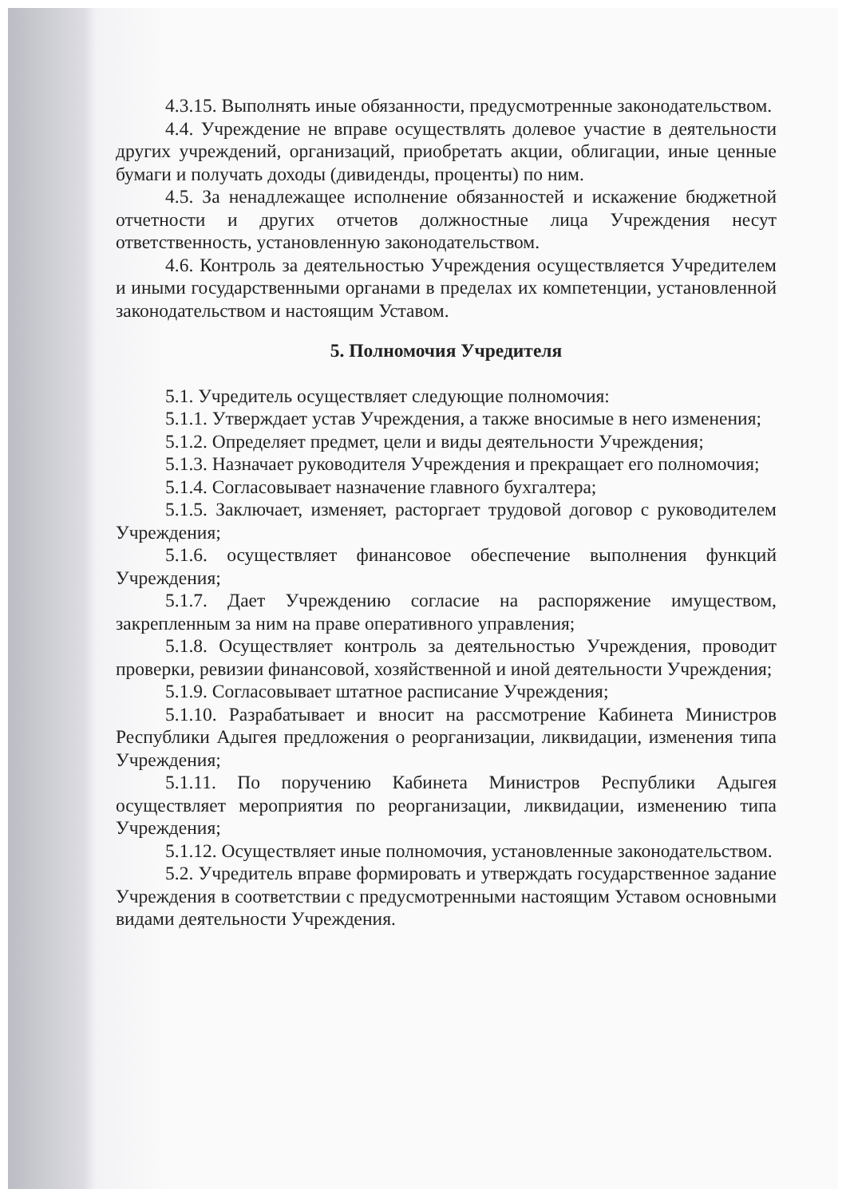4.3.15. Выполнять иные обязанности, предусмотренные законодательством.
4.4. Учреждение не вправе осуществлять долевое участие в деятельности других учреждений, организаций, приобретать акции, облигации, иные ценные бумаги и получать доходы (дивиденды, проценты) по ним.
4.5. За ненадлежащее исполнение обязанностей и искажение бюджетной отчетности и других отчетов должностные лица Учреждения несут ответственность, установленную законодательством.
4.6. Контроль за деятельностью Учреждения осуществляется Учредителем и иными государственными органами в пределах их компетенции, установленной законодательством и настоящим Уставом.
5. Полномочия Учредителя
5.1. Учредитель осуществляет следующие полномочия:
5.1.1. Утверждает устав Учреждения, а также вносимые в него изменения;
5.1.2. Определяет предмет, цели и виды деятельности Учреждения;
5.1.3. Назначает руководителя Учреждения и прекращает его полномочия;
5.1.4. Согласовывает назначение главного бухгалтера;
5.1.5. Заключает, изменяет, расторгает трудовой договор с руководителем Учреждения;
5.1.6. осуществляет финансовое обеспечение выполнения функций Учреждения;
5.1.7. Дает Учреждению согласие на распоряжение имуществом, закрепленным за ним на праве оперативного управления;
5.1.8. Осуществляет контроль за деятельностью Учреждения, проводит проверки, ревизии финансовой, хозяйственной и иной деятельности Учреждения;
5.1.9. Согласовывает штатное расписание Учреждения;
5.1.10. Разрабатывает и вносит на рассмотрение Кабинета Министров Республики Адыгея предложения о реорганизации, ликвидации, изменения типа Учреждения;
5.1.11. По поручению Кабинета Министров Республики Адыгея осуществляет мероприятия по реорганизации, ликвидации, изменению типа Учреждения;
5.1.12. Осуществляет иные полномочия, установленные законодательством.
5.2. Учредитель вправе формировать и утверждать государственное задание Учреждения в соответствии с предусмотренными настоящим Уставом основными видами деятельности Учреждения.